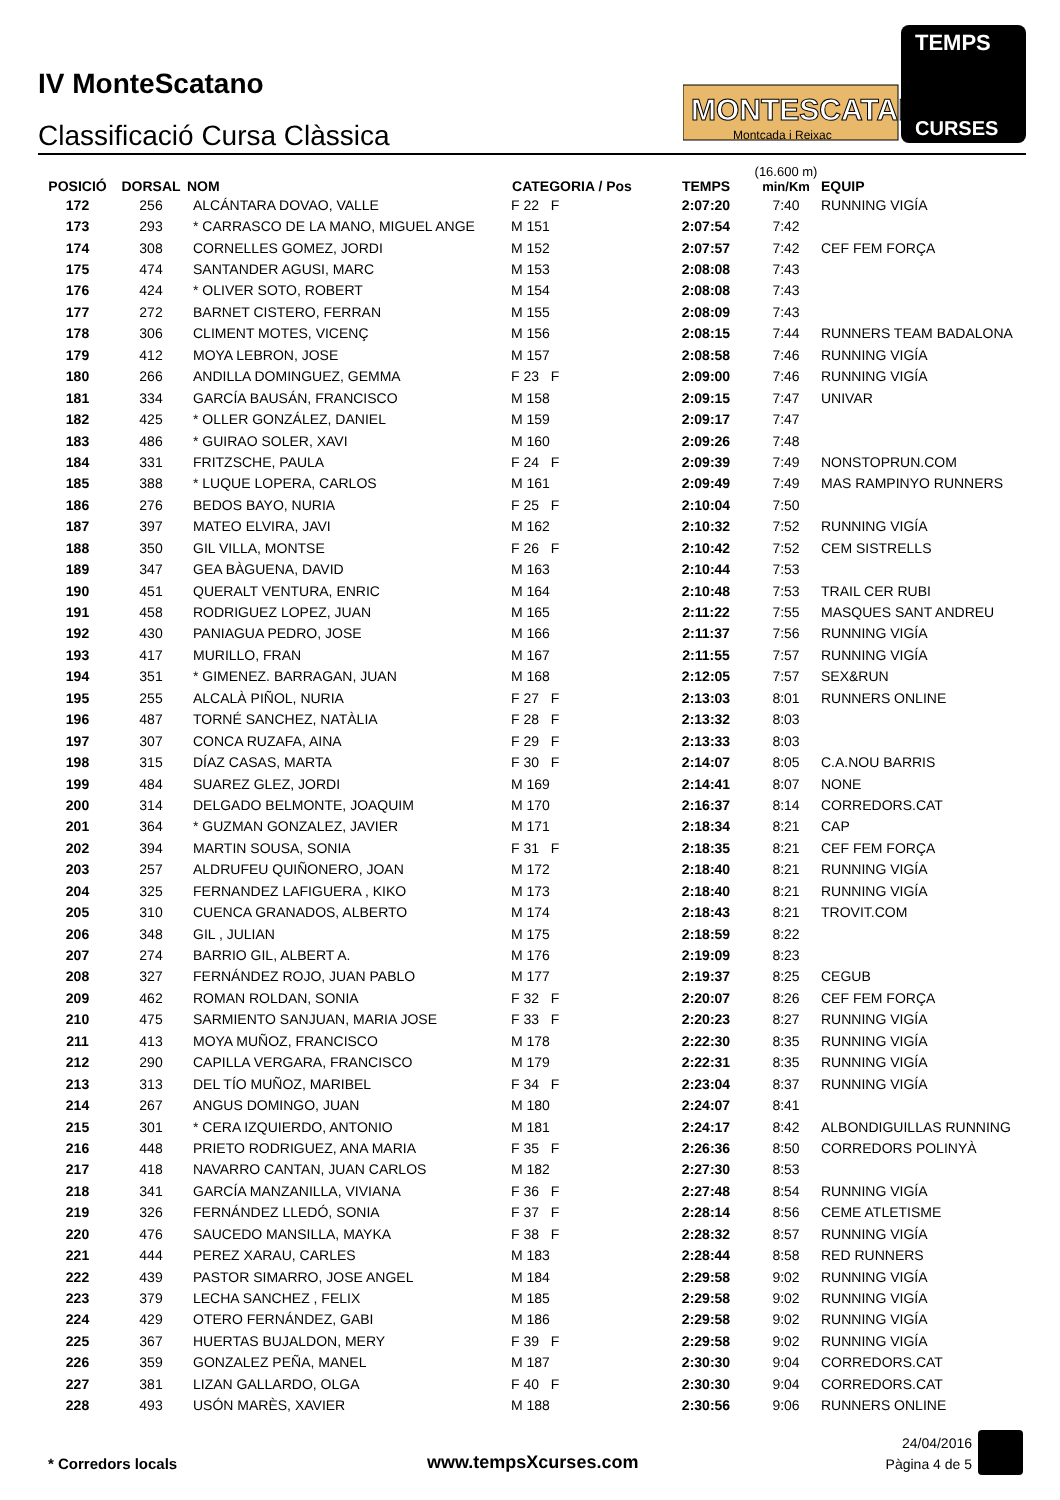IV MonteScatano
Classificació Cursa Clàssica
MONTESCATANO
Montcada i Reixac
TEMPS
CURSES
| POSICIÓ | DORSAL | NOM | CATEGORIA / Pos | TEMPS | (16.600 m) min/Km | EQUIP |
| --- | --- | --- | --- | --- | --- | --- |
| 172 | 256 | ALCÁNTARA DOVAO, VALLE | F 22 F | 2:07:20 | 7:40 | RUNNING VIGÍA |
| 173 | 293 | * CARRASCO DE LA MANO, MIGUEL ANGE | M 151 | 2:07:54 | 7:42 | |
| 174 | 308 | CORNELLES GOMEZ, JORDI | M 152 | 2:07:57 | 7:42 | CEF FEM FORÇA |
| 175 | 474 | SANTANDER AGUSI, MARC | M 153 | 2:08:08 | 7:43 | |
| 176 | 424 | * OLIVER SOTO, ROBERT | M 154 | 2:08:08 | 7:43 | |
| 177 | 272 | BARNET CISTERO, FERRAN | M 155 | 2:08:09 | 7:43 | |
| 178 | 306 | CLIMENT MOTES, VICENÇ | M 156 | 2:08:15 | 7:44 | RUNNERS TEAM BADALONA |
| 179 | 412 | MOYA LEBRON, JOSE | M 157 | 2:08:58 | 7:46 | RUNNING VIGÍA |
| 180 | 266 | ANDILLA DOMINGUEZ, GEMMA | F 23 F | 2:09:00 | 7:46 | RUNNING VIGÍA |
| 181 | 334 | GARCÍA BAUSÁN, FRANCISCO | M 158 | 2:09:15 | 7:47 | UNIVAR |
| 182 | 425 | * OLLER GONZÁLEZ, DANIEL | M 159 | 2:09:17 | 7:47 | |
| 183 | 486 | * GUIRAO SOLER, XAVI | M 160 | 2:09:26 | 7:48 | |
| 184 | 331 | FRITZSCHE, PAULA | F 24 F | 2:09:39 | 7:49 | NONSTOPRUN.COM |
| 185 | 388 | * LUQUE LOPERA, CARLOS | M 161 | 2:09:49 | 7:49 | MAS RAMPINYO RUNNERS |
| 186 | 276 | BEDOS BAYO, NURIA | F 25 F | 2:10:04 | 7:50 | |
| 187 | 397 | MATEO ELVIRA, JAVI | M 162 | 2:10:32 | 7:52 | RUNNING VIGÍA |
| 188 | 350 | GIL VILLA, MONTSE | F 26 F | 2:10:42 | 7:52 | CEM SISTRELLS |
| 189 | 347 | GEA BÀGUENA, DAVID | M 163 | 2:10:44 | 7:53 | |
| 190 | 451 | QUERALT VENTURA, ENRIC | M 164 | 2:10:48 | 7:53 | TRAIL CER RUBI |
| 191 | 458 | RODRIGUEZ LOPEZ, JUAN | M 165 | 2:11:22 | 7:55 | MASQUES SANT ANDREU |
| 192 | 430 | PANIAGUA PEDRO, JOSE | M 166 | 2:11:37 | 7:56 | RUNNING VIGÍA |
| 193 | 417 | MURILLO, FRAN | M 167 | 2:11:55 | 7:57 | RUNNING VIGÍA |
| 194 | 351 | * GIMENEZ. BARRAGAN, JUAN | M 168 | 2:12:05 | 7:57 | SEX&RUN |
| 195 | 255 | ALCALÀ PIÑOL, NURIA | F 27 F | 2:13:03 | 8:01 | RUNNERS ONLINE |
| 196 | 487 | TORNÉ SANCHEZ, NATÀLIA | F 28 F | 2:13:32 | 8:03 | |
| 197 | 307 | CONCA RUZAFA, AINA | F 29 F | 2:13:33 | 8:03 | |
| 198 | 315 | DÍAZ CASAS, MARTA | F 30 F | 2:14:07 | 8:05 | C.A.NOU BARRIS |
| 199 | 484 | SUAREZ GLEZ, JORDI | M 169 | 2:14:41 | 8:07 | NONE |
| 200 | 314 | DELGADO BELMONTE, JOAQUIM | M 170 | 2:16:37 | 8:14 | CORREDORS.CAT |
| 201 | 364 | * GUZMAN GONZALEZ, JAVIER | M 171 | 2:18:34 | 8:21 | CAP |
| 202 | 394 | MARTIN SOUSA, SONIA | F 31 F | 2:18:35 | 8:21 | CEF FEM FORÇA |
| 203 | 257 | ALDRUFEU QUIÑONERO, JOAN | M 172 | 2:18:40 | 8:21 | RUNNING VIGÍA |
| 204 | 325 | FERNANDEZ LAFIGUERA , KIKO | M 173 | 2:18:40 | 8:21 | RUNNING VIGÍA |
| 205 | 310 | CUENCA GRANADOS, ALBERTO | M 174 | 2:18:43 | 8:21 | TROVIT.COM |
| 206 | 348 | GIL , JULIAN | M 175 | 2:18:59 | 8:22 | |
| 207 | 274 | BARRIO GIL, ALBERT A. | M 176 | 2:19:09 | 8:23 | |
| 208 | 327 | FERNÁNDEZ ROJO, JUAN PABLO | M 177 | 2:19:37 | 8:25 | CEGUB |
| 209 | 462 | ROMAN ROLDAN, SONIA | F 32 F | 2:20:07 | 8:26 | CEF FEM FORÇA |
| 210 | 475 | SARMIENTO SANJUAN, MARIA JOSE | F 33 F | 2:20:23 | 8:27 | RUNNING VIGÍA |
| 211 | 413 | MOYA MUÑOZ, FRANCISCO | M 178 | 2:22:30 | 8:35 | RUNNING VIGÍA |
| 212 | 290 | CAPILLA VERGARA, FRANCISCO | M 179 | 2:22:31 | 8:35 | RUNNING VIGÍA |
| 213 | 313 | DEL TÍO MUÑOZ, MARIBEL | F 34 F | 2:23:04 | 8:37 | RUNNING VIGÍA |
| 214 | 267 | ANGUS DOMINGO, JUAN | M 180 | 2:24:07 | 8:41 | |
| 215 | 301 | * CERA IZQUIERDO, ANTONIO | M 181 | 2:24:17 | 8:42 | ALBONDIGUILLAS RUNNING |
| 216 | 448 | PRIETO RODRIGUEZ, ANA MARIA | F 35 F | 2:26:36 | 8:50 | CORREDORS POLINYÀ |
| 217 | 418 | NAVARRO CANTAN, JUAN CARLOS | M 182 | 2:27:30 | 8:53 | |
| 218 | 341 | GARCÍA MANZANILLA, VIVIANA | F 36 F | 2:27:48 | 8:54 | RUNNING VIGÍA |
| 219 | 326 | FERNÁNDEZ LLEDÓ, SONIA | F 37 F | 2:28:14 | 8:56 | CEME ATLETISME |
| 220 | 476 | SAUCEDO MANSILLA, MAYKA | F 38 F | 2:28:32 | 8:57 | RUNNING VIGÍA |
| 221 | 444 | PEREZ XARAU, CARLES | M 183 | 2:28:44 | 8:58 | RED RUNNERS |
| 222 | 439 | PASTOR SIMARRO, JOSE ANGEL | M 184 | 2:29:58 | 9:02 | RUNNING VIGÍA |
| 223 | 379 | LECHA SANCHEZ , FELIX | M 185 | 2:29:58 | 9:02 | RUNNING VIGÍA |
| 224 | 429 | OTERO FERNÁNDEZ, GABI | M 186 | 2:29:58 | 9:02 | RUNNING VIGÍA |
| 225 | 367 | HUERTAS BUJALDON, MERY | F 39 F | 2:29:58 | 9:02 | RUNNING VIGÍA |
| 226 | 359 | GONZALEZ PEÑA, MANEL | M 187 | 2:30:30 | 9:04 | CORREDORS.CAT |
| 227 | 381 | LIZAN GALLARDO, OLGA | F 40 F | 2:30:30 | 9:04 | CORREDORS.CAT |
| 228 | 493 | USÓN MARÈS, XAVIER | M 188 | 2:30:56 | 9:06 | RUNNERS ONLINE |
* Corredors locals www.tempsXcurses.com
24/04/2016
Pàgina 4 de 5